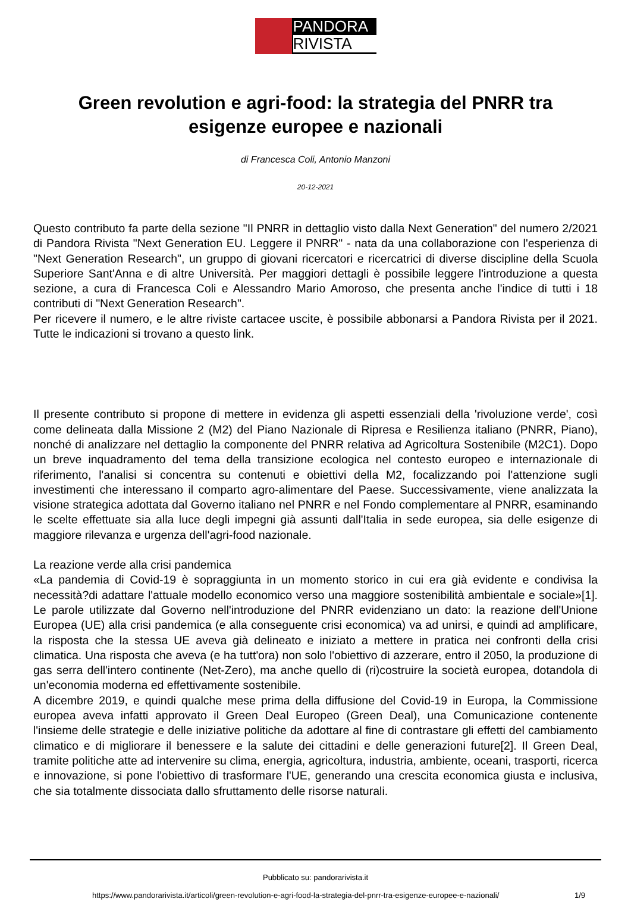PANDORA
RIVISTA
Green revolution e agri-food: la strategia del PNRR tra esigenze europee e nazionali
di Francesca Coli, Antonio Manzoni
20-12-2021
Questo contributo fa parte della sezione "Il PNRR in dettaglio visto dalla Next Generation" del numero 2/2021 di Pandora Rivista "Next Generation EU. Leggere il PNRR" - nata da una collaborazione con l'esperienza di "Next Generation Research", un gruppo di giovani ricercatori e ricercatrici di diverse discipline della Scuola Superiore Sant'Anna e di altre Università. Per maggiori dettagli è possibile leggere l'introduzione a questa sezione, a cura di Francesca Coli e Alessandro Mario Amoroso, che presenta anche l'indice di tutti i 18 contributi di "Next Generation Research".
Per ricevere il numero, e le altre riviste cartacee uscite, è possibile abbonarsi a Pandora Rivista per il 2021. Tutte le indicazioni si trovano a questo link.
Il presente contributo si propone di mettere in evidenza gli aspetti essenziali della 'rivoluzione verde', così come delineata dalla Missione 2 (M2) del Piano Nazionale di Ripresa e Resilienza italiano (PNRR, Piano), nonché di analizzare nel dettaglio la componente del PNRR relativa ad Agricoltura Sostenibile (M2C1). Dopo un breve inquadramento del tema della transizione ecologica nel contesto europeo e internazionale di riferimento, l'analisi si concentra su contenuti e obiettivi della M2, focalizzando poi l'attenzione sugli investimenti che interessano il comparto agro-alimentare del Paese. Successivamente, viene analizzata la visione strategica adottata dal Governo italiano nel PNRR e nel Fondo complementare al PNRR, esaminando le scelte effettuate sia alla luce degli impegni già assunti dall'Italia in sede europea, sia delle esigenze di maggiore rilevanza e urgenza dell'agri-food nazionale.
La reazione verde alla crisi pandemica
«La pandemia di Covid-19 è sopraggiunta in un momento storico in cui era già evidente e condivisa la necessità?di adattare l'attuale modello economico verso una maggiore sostenibilità ambientale e sociale»[1]. Le parole utilizzate dal Governo nell'introduzione del PNRR evidenziano un dato: la reazione dell'Unione Europea (UE) alla crisi pandemica (e alla conseguente crisi economica) va ad unirsi, e quindi ad amplificare, la risposta che la stessa UE aveva già delineato e iniziato a mettere in pratica nei confronti della crisi climatica. Una risposta che aveva (e ha tutt'ora) non solo l'obiettivo di azzerare, entro il 2050, la produzione di gas serra dell'intero continente (Net-Zero), ma anche quello di (ri)costruire la società europea, dotandola di un'economia moderna ed effettivamente sostenibile.
A dicembre 2019, e quindi qualche mese prima della diffusione del Covid-19 in Europa, la Commissione europea aveva infatti approvato il Green Deal Europeo (Green Deal), una Comunicazione contenente l'insieme delle strategie e delle iniziative politiche da adottare al fine di contrastare gli effetti del cambiamento climatico e di migliorare il benessere e la salute dei cittadini e delle generazioni future[2]. Il Green Deal, tramite politiche atte ad intervenire su clima, energia, agricoltura, industria, ambiente, oceani, trasporti, ricerca e innovazione, si pone l'obiettivo di trasformare l'UE, generando una crescita economica giusta e inclusiva, che sia totalmente dissociata dallo sfruttamento delle risorse naturali.
Pubblicato su: pandorarivista.it
https://www.pandorarivista.it/articoli/green-revolution-e-agri-food-la-strategia-del-pnrr-tra-esigenze-europee-e-nazionali/
1/9